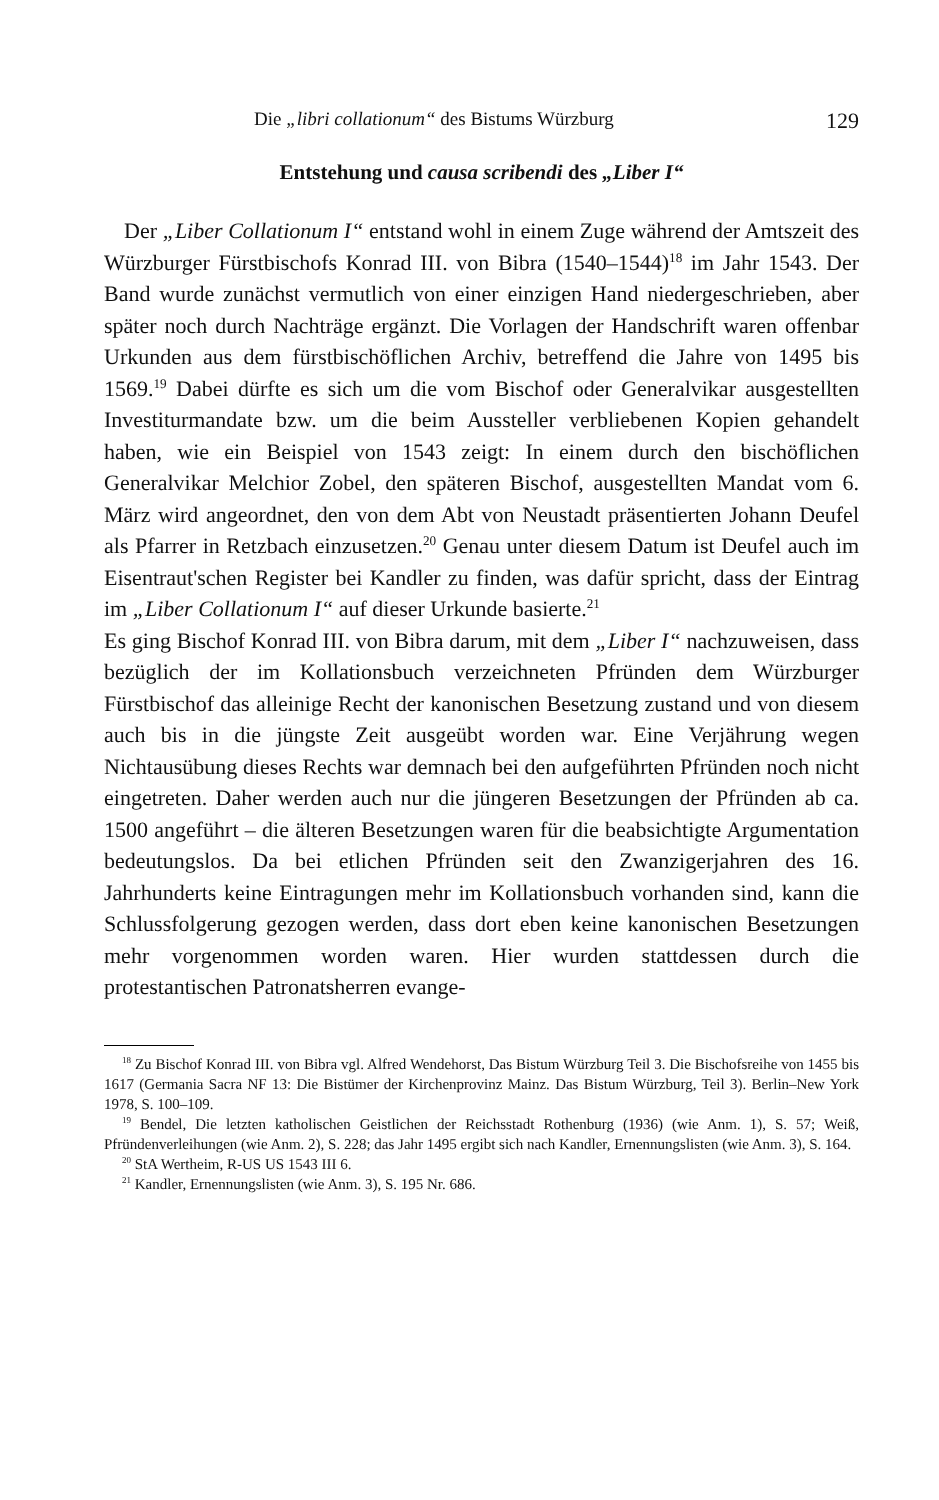Die „libri collationum“ des Bistums Würzburg 129
Entstehung und causa scribendi des „Liber I“
Der „Liber Collationum I“ entstand wohl in einem Zuge während der Amtszeit des Würzburger Fürstbischofs Konrad III. von Bibra (1540–1544)<sup>18</sup> im Jahr 1543. Der Band wurde zunächst vermutlich von einer einzigen Hand niedergeschrieben, aber später noch durch Nachträge ergänzt. Die Vorlagen der Handschrift waren offenbar Urkunden aus dem fürstbischöflichen Archiv, betreffend die Jahre von 1495 bis 1569.<sup>19</sup> Dabei dürfte es sich um die vom Bischof oder Generalvikar ausgestellten Investiturmandate bzw. um die beim Aussteller verbliebenen Kopien gehandelt haben, wie ein Beispiel von 1543 zeigt: In einem durch den bischöflichen Generalvikar Melchior Zobel, den späteren Bischof, ausgestellten Mandat vom 6. März wird angeordnet, den von dem Abt von Neustadt präsentierten Johann Deufel als Pfarrer in Retzbach einzusetzen.<sup>20</sup> Genau unter diesem Datum ist Deufel auch im Eisentraut'schen Register bei Kandler zu finden, was dafür spricht, dass der Eintrag im „Liber Collationum I“ auf dieser Urkunde basierte.<sup>21</sup>
Es ging Bischof Konrad III. von Bibra darum, mit dem „Liber I“ nachzuweisen, dass bezüglich der im Kollationsbuch verzeichneten Pfründen dem Würzburger Fürstbischof das alleinige Recht der kanonischen Besetzung zustand und von diesem auch bis in die jüngste Zeit ausgeübt worden war. Eine Verjährung wegen Nichtausübung dieses Rechts war demnach bei den aufgeführten Pfründen noch nicht eingetreten. Daher werden auch nur die jüngeren Besetzungen der Pfründen ab ca. 1500 angeführt – die älteren Besetzungen waren für die beabsichtigte Argumentation bedeutungslos. Da bei etlichen Pfründen seit den Zwanzigerjahren des 16. Jahrhunderts keine Eintragungen mehr im Kollationsbuch vorhanden sind, kann die Schlussfolgerung gezogen werden, dass dort eben keine kanonischen Besetzungen mehr vorgenommen worden waren. Hier wurden stattdessen durch die protestantischen Patronatsherren evange-
<sup>18</sup> Zu Bischof Konrad III. von Bibra vgl. Alfred Wendehorst, Das Bistum Würzburg Teil 3. Die Bischofsreihe von 1455 bis 1617 (Germania Sacra NF 13: Die Bistümer der Kirchenprovinz Mainz. Das Bistum Würzburg, Teil 3). Berlin–New York 1978, S. 100–109.
<sup>19</sup> Bendel, Die letzten katholischen Geistlichen der Reichsstadt Rothenburg (1936) (wie Anm. 1), S. 57; Weiß, Pfründenverleihungen (wie Anm. 2), S. 228; das Jahr 1495 ergibt sich nach Kandler, Ernennungslisten (wie Anm. 3), S. 164.
<sup>20</sup> StA Wertheim, R-US US 1543 III 6.
<sup>21</sup> Kandler, Ernennungslisten (wie Anm. 3), S. 195 Nr. 686.